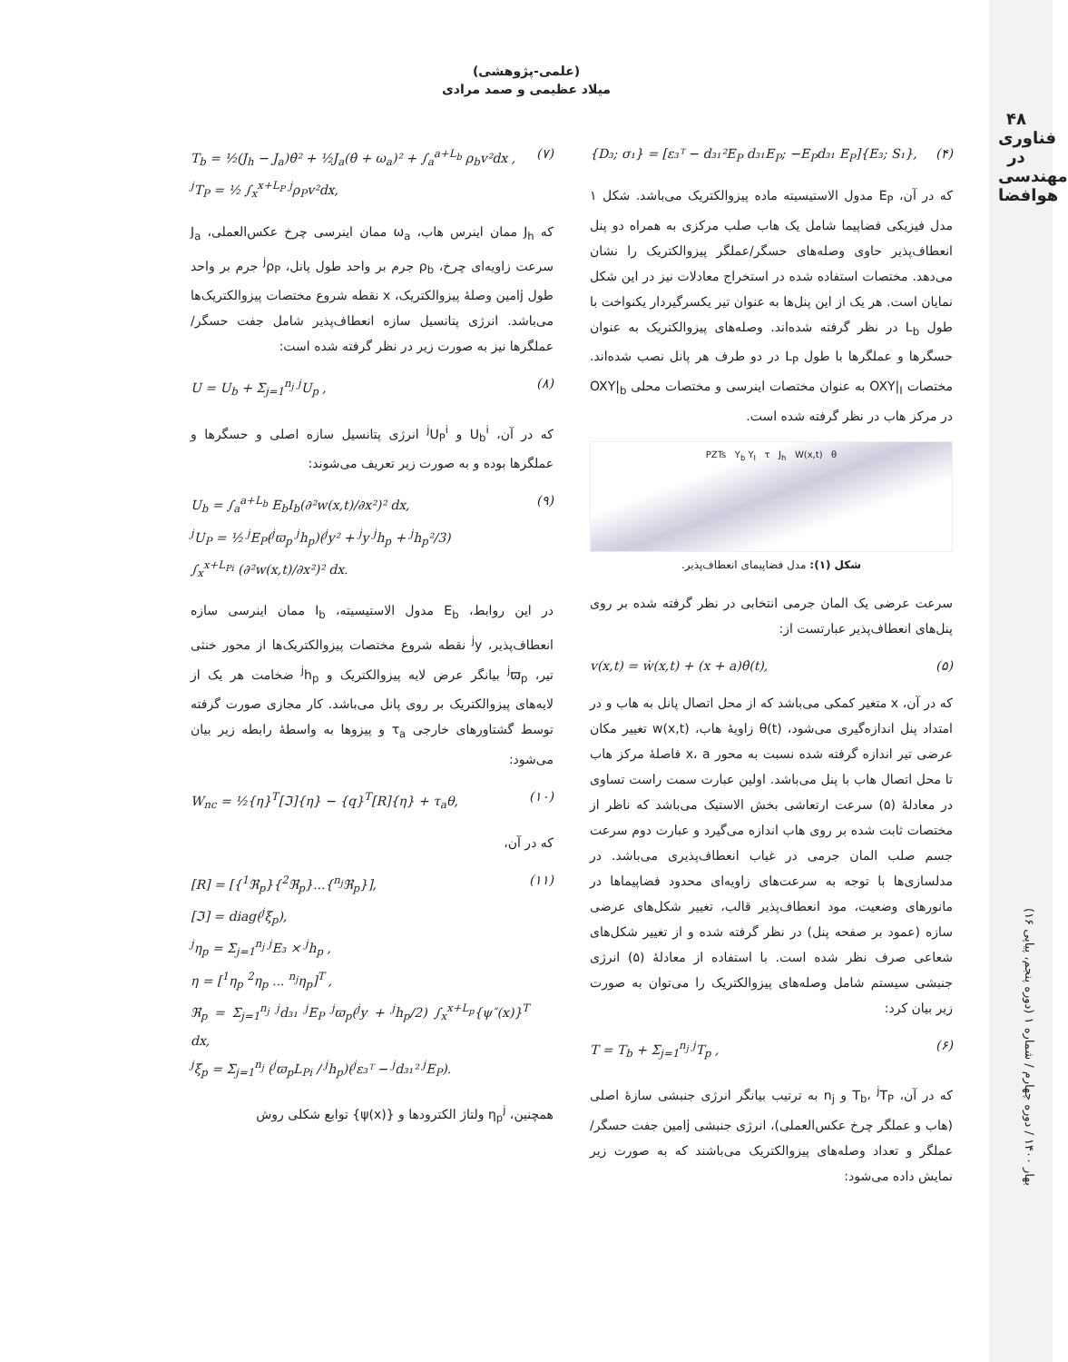۴۸
فناوری در
مهندسی هوافضا
بهار ۱۴۰۰ / دوره چهارم / شماره ۱ (دوره پنجم، پیاپی ۱۶)
(علمی-پژوهشی)
میلاد عظیمی و صمد مرادی
{D₃; σ₁} = [ε₃ᵀ − d₃₁²E<sub>P</sub> d₃₁E<sub>P</sub>; −E<sub>P</sub>d₃₁ E<sub>P</sub>]{E₃; S₁}, (۴)
که در آن، E<sub>P</sub> مدول الاستیسیته ماده پیزوالکتریک می‌باشد. شکل ۱ مدل فیزیکی فضاپیما شامل یک هاب صلب مرکزی به همراه دو پنل انعطاف‌پذیر حاوی وصله‌های حسگر/عملگر پیزوالکتریک را نشان می‌دهد. مختصات استفاده شده در استخراج معادلات نیز در این شکل نمایان است. هر یک از این پنل‌ها به عنوان تیر یکسرگیردار یکنواخت با طول L<sub>b</sub> در نظر گرفته شده‌اند. وصله‌های پیزوالکتریک به عنوان حسگرها و عملگرها با طول L<sub>P</sub> در دو طرف هر پانل نصب شده‌اند. مختصات OXY|<sub>I</sub> به عنوان مختصات اینرسی و مختصات محلی OXY|<sub>b</sub> در مرکز هاب در نظر گرفته شده است.
PZTs Y<sub>b</sub> Y<sub>I</sub> τ J<sub>h</sub> W(x,t) θ
شکل (۱): مدل فضاپیمای انعطاف‌پذیر.
سرعت عرضی یک المان جرمی انتخابی در نظر گرفته شده بر روی پنل‌های انعطاف‌پذیر عبارتست از:
v(x,t) = ẇ(x,t) + (x + a)θ̇(t), (۵)
که در آن، x متغیر کمکی می‌باشد که از محل اتصال پانل به هاب و در امتداد پنل اندازه‌گیری می‌شود، θ(t) زاویهٔ هاب، w(x,t) تغییر مکان عرضی تیر اندازه گرفته شده نسبت به محور x، a فاصلهٔ مرکز هاب تا محل اتصال هاب با پنل می‌باشد. اولین عبارت سمت راست تساوی در معادلهٔ (۵) سرعت ارتعاشی بخش الاستیک می‌باشد که ناظر از مختصات ثابت شده بر روی هاب اندازه می‌گیرد و عبارت دوم سرعت جسم صلب المان جرمی در غیاب انعطاف‌پذیری می‌باشد. در مدلسازی‌ها با توجه به سرعت‌های زاویه‌ای محدود فضاپیماها در مانورهای وضعیت، مود انعطاف‌پذیر قالب، تغییر شکل‌های عرضی سازه (عمود بر صفحه پنل) در نظر گرفته شده و از تغییر شکل‌های شعاعی صرف نظر شده است. با استفاده از معادلهٔ (۵) انرژی جنبشی سیستم شامل وصله‌های پیزوالکتریک را می‌توان به صورت زیر بیان کرد:
T = T<sub>b</sub> + Σ<sub>j=1</sub><sup>n<sub>j</sub></sup> <sup>j</sup>T<sub>p</sub> , (۶)
که در آن، T<sub>b</sub>، <sup>j</sup>T<sub>P</sub> و n<sub>j</sub> به ترتیب بیانگر انرژی جنبشی سازهٔ اصلی (هاب و عملگر چرخ عکس‌العملی)، انرژی جنبشی jامین جفت حسگر/عملگر و تعداد وصله‌های پیزوالکتریک می‌باشند که به صورت زیر نمایش داده می‌شود:
T<sub>b</sub> = ½(J<sub>h</sub> − J<sub>a</sub>)θ̇² + ½J<sub>a</sub>(θ̇ + ω<sub>a</sub>)² + ∫<sub>a</sub><sup>a+L<sub>b</sub></sup> ρ<sub>b</sub>v²dx ,
<sup>j</sup> T<sub>P</sub> = ½ ∫<sub>x</sub><sup>x+L<sub>P</sub></sup> <sup>j</sup>ρ<sub>P</sub>v²dx, (۷)
که J<sub>h</sub> ممان اینرس هاب، ω<sub>a</sub> ممان اینرسی چرخ عکس‌العملی، J<sub>a</sub> سرعت زاویه‌ای چرخ، ρ<sub>b</sub> جرم بر واحد طول پانل، <sup>j</sup>ρ<sub>P</sub> جرم بر واحد طول jامین وصلهٔ پیزوالکتریک، x نقطه شروع مختصات پیزوالکتریک‌ها می‌باشد. انرژی پتانسیل سازه انعطاف‌پذیر شامل جفت حسگر/عملگرها نیز به صورت زیر در نظر گرفته شده است:
U = U<sub>b</sub> + Σ<sub>j=1</sub><sup>n<sub>j</sub></sup> <sup>j</sup>U<sub>p</sub> , (۸)
که در آن، U<sub>b</sub><sup>i</sup> و <sup>j</sup>U<sub>P</sub><sup>i</sup> انرژی پتانسیل سازه اصلی و حسگرها و عملگرها بوده و به صورت زیر تعریف می‌شوند:
U<sub>b</sub> = ∫<sub>a</sub><sup>a+L<sub>b</sub></sup> E<sub>b</sub>I<sub>b</sub>(∂²w(x,t)/∂x²)² dx,
<sup>j</sup> U<sub>P</sub> = ½ <sup>j</sup>E<sub>P</sub>(<sup>j</sup>ϖ<sub>p</sub> <sup>j</sup>h<sub>p</sub>)(<sup>j</sup>y² + <sup>j</sup>y <sup>j</sup>h<sub>p</sub> + <sup>j</sup>h<sub>p</sub>²/3)
∫<sub>x</sub><sup>x+L<sub>Pi</sub></sup> (∂²w(x,t)/∂x²)² dx. (۹)
در این روابط، E<sub>b</sub> مدول الاستیسیته، I<sub>b</sub> ممان اینرسی سازه انعطاف‌پذیر، <sup>j</sup>y نقطه شروع مختصات پیزوالکتریک‌ها از محور خنثی تیر، <sup>j</sup>ϖ<sub>p</sub> بیانگر عرض لایه پیزوالکتریک و <sup>j</sup>h<sub>p</sub> ضخامت هر یک از لایه‌های پیزوالکتریک بر روی پانل می‌باشد. کار مجازی صورت گرفته توسط گشتاورهای خارجی τ<sub>a</sub> و پیزوها به واسطهٔ رابطه زیر بیان می‌شود:
W<sub>nc</sub> = ½{η}<sup>T</sup>[ℑ]{η} − {q}<sup>T</sup>[R]{η} + τ<sub>a</sub>θ, (۱۰)
که در آن،
[R] = [{<sup>1</sup>ℜ<sub>p</sub>}{<sup>2</sup>ℜ<sub>p</sub>}...{<sup>n<sub>j</sub></sup>ℜ<sub>p</sub>}],
[ℑ] = diag(<sup>j</sup>ξ<sub>p</sub>),
<sup>j</sup> η<sub>p</sub> = Σ<sub>j=1</sub><sup>n<sub>j</sub></sup> <sup>j</sup>E₃ × <sup>j</sup>h<sub>p</sub> ,
η = [<sup>1</sup>η<sub>p</sub> <sup>2</sup>η<sub>p</sub> ... <sup>n<sub>j</sub></sup>η<sub>p</sub>]<sup>T</sup> ,
ℜ<sub>p</sub> = Σ<sub>j=1</sub><sup>n<sub>j</sub></sup> <sup>j</sup>d₃₁ <sup>j</sup>E<sub>P</sub> <sup>j</sup>ϖ<sub>p</sub>(<sup>j</sup>y + <sup>j</sup>h<sub>p</sub>/2) ∫<sub>x</sub><sup>x+L<sub>p</sub></sup>{ψ″(x)}<sup>T</sup> dx,
<sup>j</sup> ξ<sub>p</sub> = Σ<sub>j=1</sub><sup>n<sub>j</sub></sup> (<sup>j</sup>ϖ<sub>p</sub>L<sub>Pi</sub> / <sup>j</sup>h<sub>p</sub>)(<sup>j</sup>ε₃ᵀ − <sup>j</sup>d₃₁² <sup>j</sup>E<sub>P</sub>). (۱۱)
همچنین، η<sub>p</sub><sup>j</sup> ولتاژ الکترودها و {ψ(x)} توابع شکلی روش